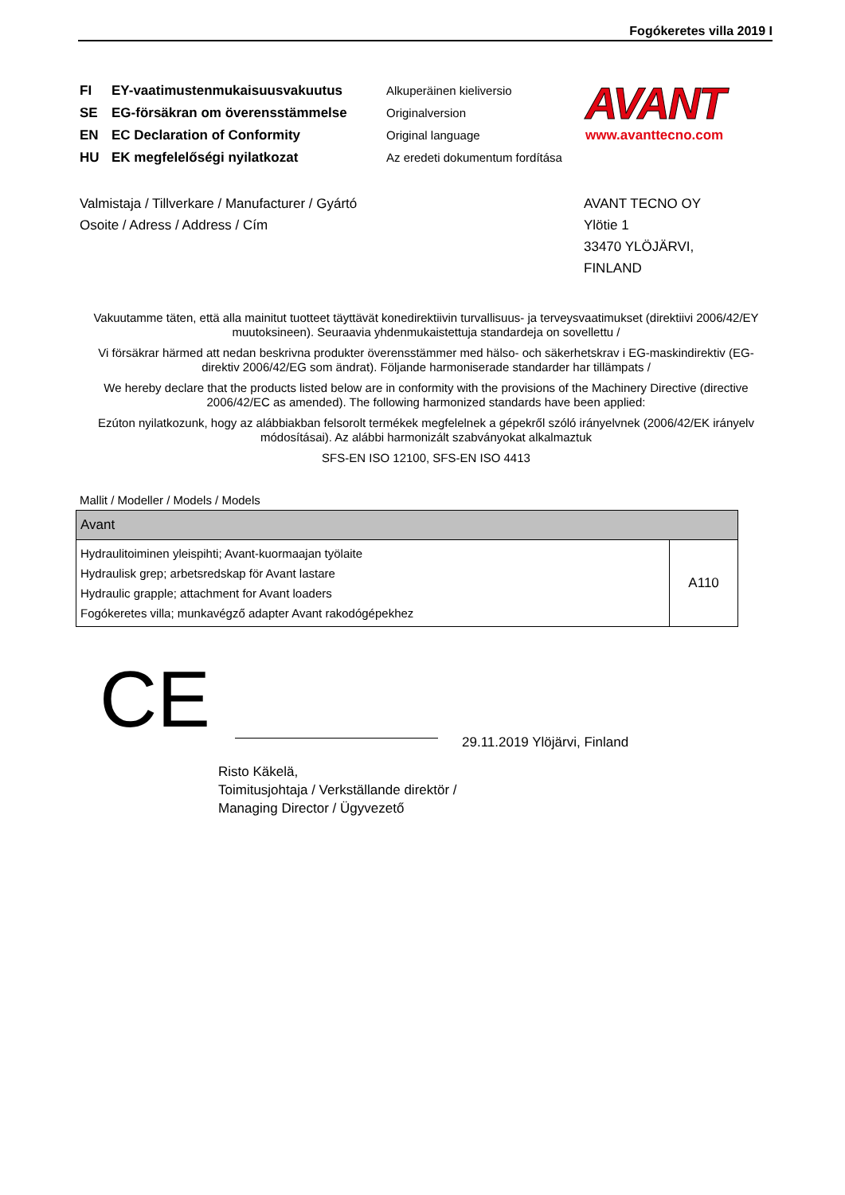Fogókeretes villa 2019 I
FI EY-vaatimustenmukaisuusvakuutus
SE EG-försäkran om överensstämmelse
EN EC Declaration of Conformity
HU EK megfelelőségi nyilatkozat
Alkuperäinen kieliversio
Originalversion
Original language
Az eredeti dokumentum fordítása
AVANT
www.avanttecno.com
Valmistaja / Tillverkare / Manufacturer / Gyártó
Osoite / Adress / Address / Cím
AVANT TECNO OY
Ylötie 1
33470 YLÖJÄRVI,
FINLAND
Vakuutamme täten, että alla mainitut tuotteet täyttävät konedirektiivin turvallisuus- ja terveysvaatimukset (direktiivi 2006/42/EY muutoksineen). Seuraavia yhdenmukaistettuja standardeja on sovellettu /
Vi försäkrar härmed att nedan beskrivna produkter överensstämmer med hälso- och säkerhetskrav i EG-maskindirektiv (EG-direktiv 2006/42/EG som ändrat). Följande harmoniserade standarder har tillämpats /
We hereby declare that the products listed below are in conformity with the provisions of the Machinery Directive (directive 2006/42/EC as amended). The following harmonized standards have been applied:
Ezúton nyilatkozunk, hogy az alábbiakban felsorolt termékek megfelelnek a gépekről szóló irányelvnek (2006/42/EK irányelv módosításai). Az alábbi harmonizált szabványokat alkalmaztuk
SFS-EN ISO 12100, SFS-EN ISO 4413
Mallit / Modeller / Models / Models
| Avant | |
| --- | --- |
| Hydraulitoiminen yleispihti; Avant-kuormaajan työlaite Hydraulisk grep; arbetsredskap för Avant lastare Hydraulic grapple; attachment for Avant loaders Fogókeretes villa; munkavégző adapter Avant rakodógépekhez | A110 |
CE
29.11.2019 Ylöjärvi, Finland
Risto Käkelä,
Toimitusjohtaja / Verkställande direktör /
Managing Director / Ügyvezető